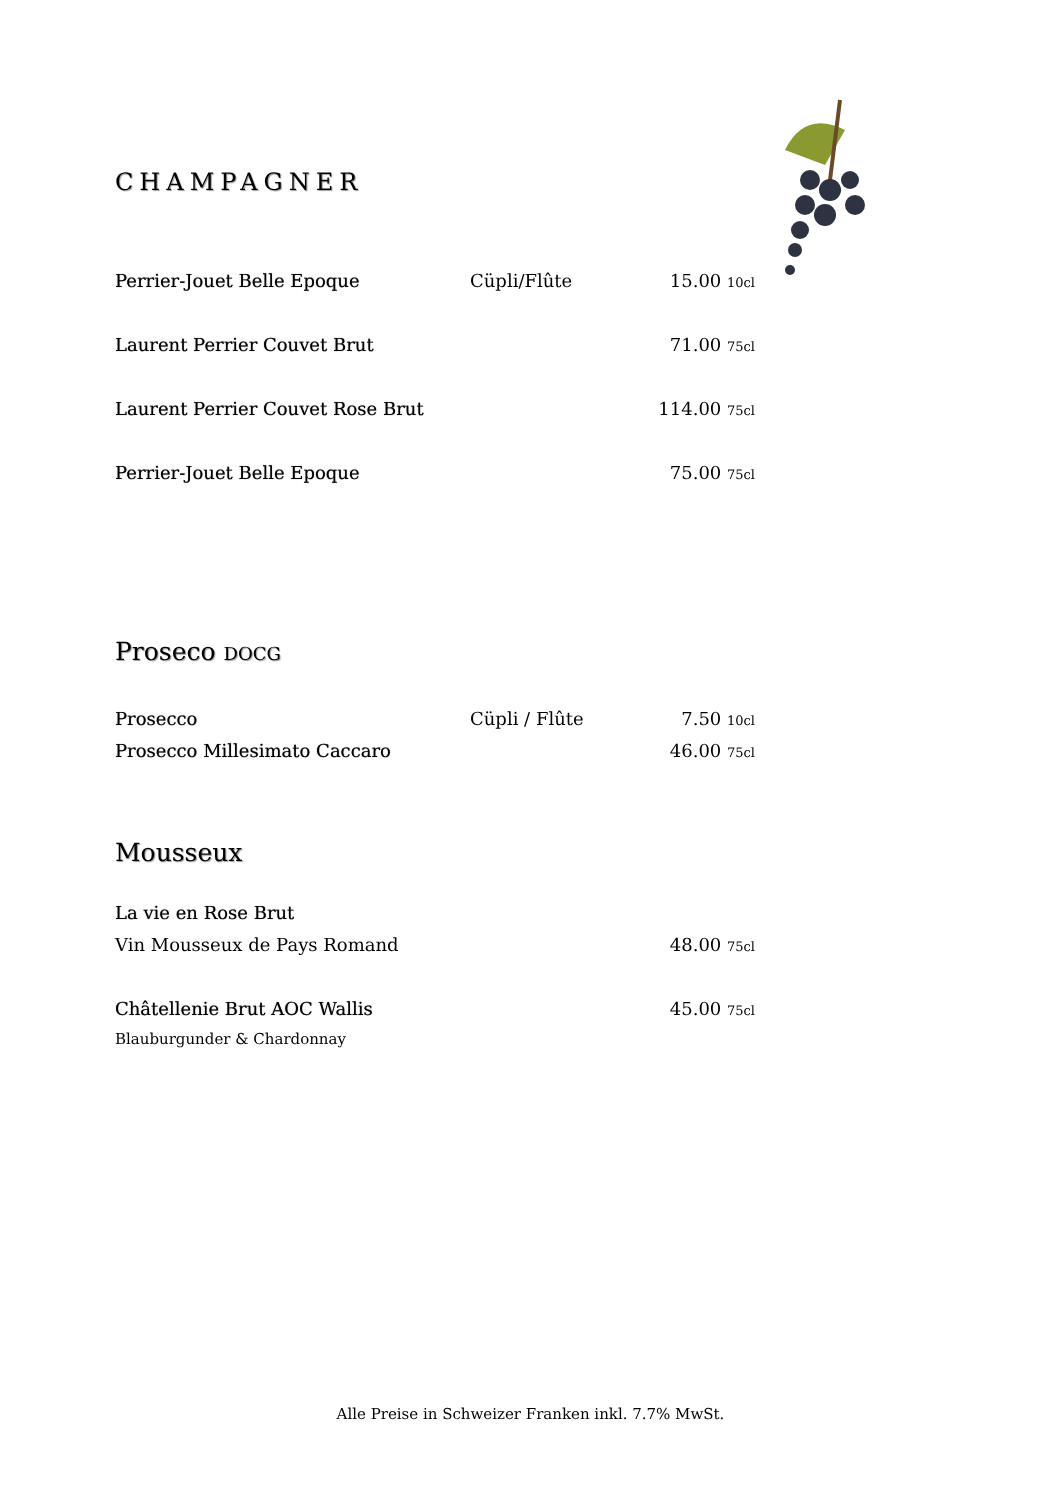CHAMPAGNER
Perrier-Jouet Belle Epoque Cüpli/Flûte 15.00 10cl
Laurent Perrier Couvet Brut 71.00 75cl
Laurent Perrier Couvet Rose Brut 114.00 75cl
Perrier-Jouet Belle Epoque 75.00 75cl
Proseco DOCG
Prosecco Cüpli / Flûte 7.50 10cl
Prosecco Millesimato Caccaro 46.00 75cl
Mousseux
La vie en Rose Brut
Vin Mousseux de Pays Romand 48.00 75cl
Châtellenie Brut AOC Wallis 45.00 75cl
Blauburgunder & Chardonnay
Alle Preise in Schweizer Franken inkl. 7.7% MwSt.